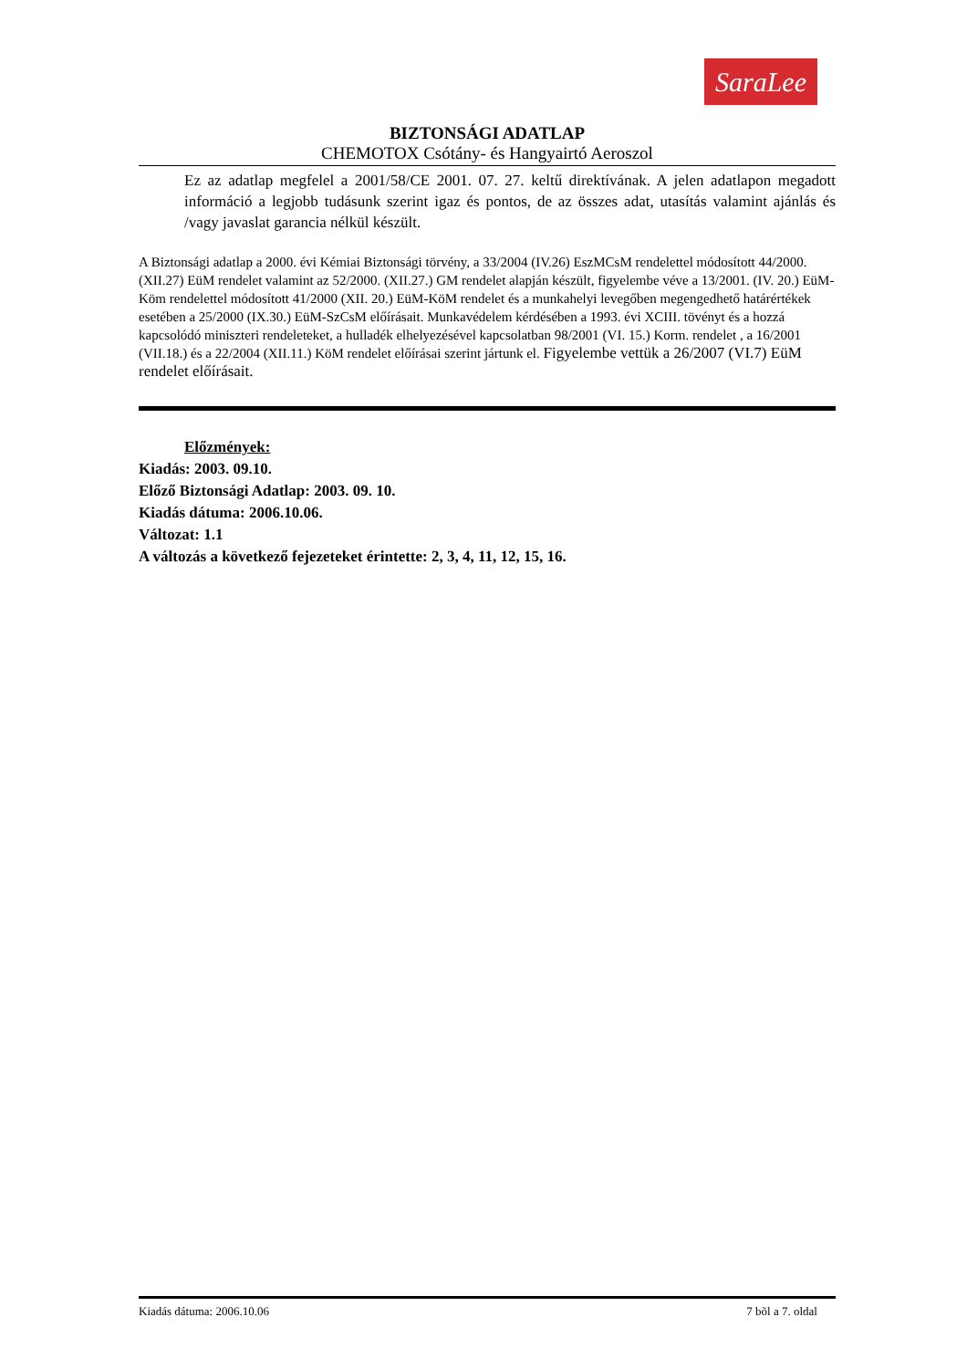SaraLee
BIZTONSÁGI ADATLAP
CHEMOTOX Csótány- és Hangyairtó Aeroszol
Ez az adatlap megfelel a 2001/58/CE 2001. 07. 27. keltű direktívának. A jelen adatlapon megadott információ a legjobb tudásunk szerint igaz és pontos, de az összes adat, utasítás valamint ajánlás és /vagy javaslat garancia nélkül készült.
A Biztonsági adatlap a 2000. évi Kémiai Biztonsági törvény, a 33/2004 (IV.26) EszMCsM rendelettel módosított 44/2000. (XII.27) EüM rendelet valamint az 52/2000. (XII.27.) GM rendelet alapján készült, figyelembe véve a 13/2001. (IV. 20.) EüM-Köm rendelettel módosított 41/2000 (XII. 20.) EüM-KöM rendelet és a munkahelyi levegőben megengedhető határértékek esetében a 25/2000 (IX.30.) EüM-SzCsM előírásait. Munkavédelem kérdésében a 1993. évi XCIII. tövényt és a hozzá kapcsolódó miniszteri rendeleteket, a hulladék elhelyezésével kapcsolatban 98/2001 (VI. 15.) Korm. rendelet , a 16/2001 (VII.18.) és a 22/2004 (XII.11.) KöM rendelet előírásai szerint jártunk el. Figyelembe vettük a 26/2007 (VI.7) EüM rendelet előírásait.
Előzmények:
Kiadás: 2003. 09.10.
Előző Biztonsági Adatlap: 2003. 09. 10.
Kiadás dátuma: 2006.10.06.
Változat: 1.1
A változás a következő fejezeteket érintette: 2, 3, 4, 11, 12, 15, 16.
Kiadás dátuma: 2006.10.06 7 bõl a 7. oldal